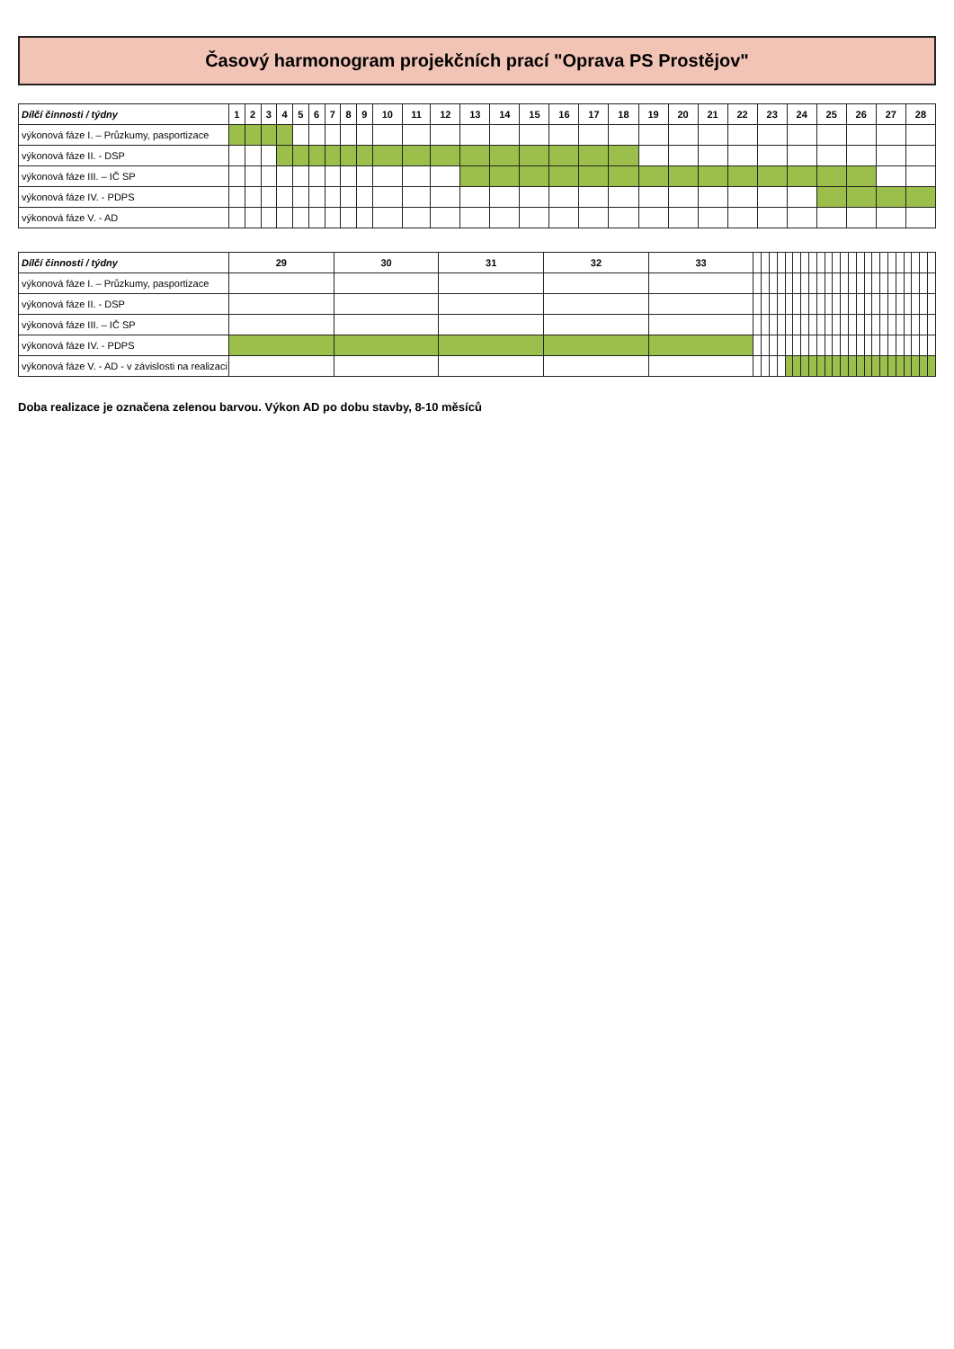Časový harmonogram projekčních prací "Oprava PS Prostějov"
| Dílčí činnosti / týdny | 1 | 2 | 3 | 4 | 5 | 6 | 7 | 8 | 9 | 10 | 11 | 12 | 13 | 14 | 15 | 16 | 17 | 18 | 19 | 20 | 21 | 22 | 23 | 24 | 25 | 26 | 27 | 28 |
| --- | --- | --- | --- | --- | --- | --- | --- | --- | --- | --- | --- | --- | --- | --- | --- | --- | --- | --- | --- | --- | --- | --- | --- | --- | --- | --- | --- | --- |
| výkonová fáze I. – Průzkumy, pasportizace | | | | | | | | | | | | | | | | | | | | | | | | | | | | |
| výkonová fáze II. - DSP | | | | | | | | | | | | | | | | | | | | | | | | | | | | |
| výkonová fáze III. – IČ SP | | | | | | | | | | | | | | | | | | | | | | | | | | | | |
| výkonová fáze IV. - PDPS | | | | | | | | | | | | | | | | | | | | | | | | | | | | |
| výkonová fáze V. - AD | | | | | | | | | | | | | | | | | | | | | | | | | | | | |
| Dílčí činnosti / týdny | 29 | 30 | 31 | 32 | 33 | | | | | | | | | | | | | | | | | | | | | | | |
| --- | --- | --- | --- | --- | --- | --- | --- | --- | --- | --- | --- | --- | --- | --- | --- | --- | --- | --- | --- | --- | --- | --- | --- | --- | --- | --- | --- | --- |
| výkonová fáze I. – Průzkumy, pasportizace | | | | | | | | | | | | | | | | | | | | | | | | | | | | |
| výkonová fáze II. - DSP | | | | | | | | | | | | | | | | | | | | | | | | | | | | |
| výkonová fáze III. – IČ SP | | | | | | | | | | | | | | | | | | | | | | | | | | | | |
| výkonová fáze IV. - PDPS | | | | | | | | | | | | | | | | | | | | | | | | | | | | |
| výkonová fáze V. - AD - v závislosti na realizaci | | | | | | | | | | | | | | | | | | | | | | | | | | | | |
Doba realizace je označena zelenou barvou. Výkon AD po dobu stavby, 8-10 měsíců